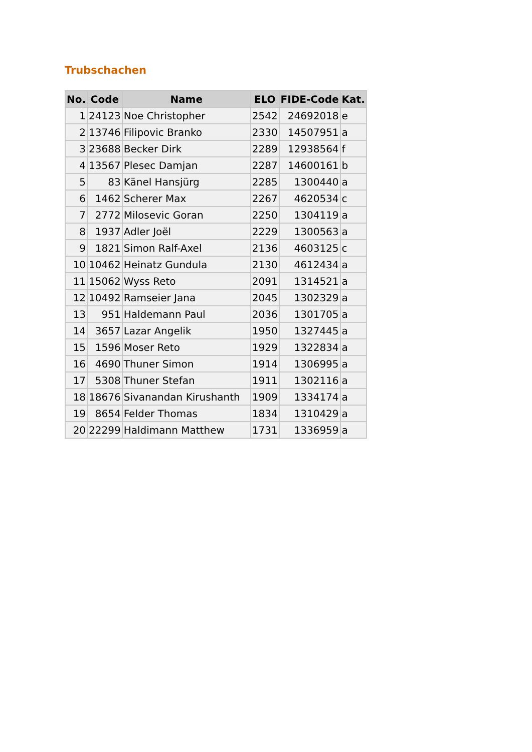Trubschachen
| No. | Code | Name | ELO | FIDE-Code | Kat. |
| --- | --- | --- | --- | --- | --- |
| 1 | 24123 | Noe Christopher | 2542 | 24692018 | e |
| 2 | 13746 | Filipovic Branko | 2330 | 14507951 | a |
| 3 | 23688 | Becker Dirk | 2289 | 12938564 | f |
| 4 | 13567 | Plesec Damjan | 2287 | 14600161 | b |
| 5 | 83 | Känel Hansjürg | 2285 | 1300440 | a |
| 6 | 1462 | Scherer Max | 2267 | 4620534 | c |
| 7 | 2772 | Milosevic Goran | 2250 | 1304119 | a |
| 8 | 1937 | Adler Joël | 2229 | 1300563 | a |
| 9 | 1821 | Simon Ralf-Axel | 2136 | 4603125 | c |
| 10 | 10462 | Heinatz Gundula | 2130 | 4612434 | a |
| 11 | 15062 | Wyss Reto | 2091 | 1314521 | a |
| 12 | 10492 | Ramseier Jana | 2045 | 1302329 | a |
| 13 | 951 | Haldemann Paul | 2036 | 1301705 | a |
| 14 | 3657 | Lazar Angelik | 1950 | 1327445 | a |
| 15 | 1596 | Moser Reto | 1929 | 1322834 | a |
| 16 | 4690 | Thuner Simon | 1914 | 1306995 | a |
| 17 | 5308 | Thuner Stefan | 1911 | 1302116 | a |
| 18 | 18676 | Sivanandan Kirushanth | 1909 | 1334174 | a |
| 19 | 8654 | Felder Thomas | 1834 | 1310429 | a |
| 20 | 22299 | Haldimann Matthew | 1731 | 1336959 | a |